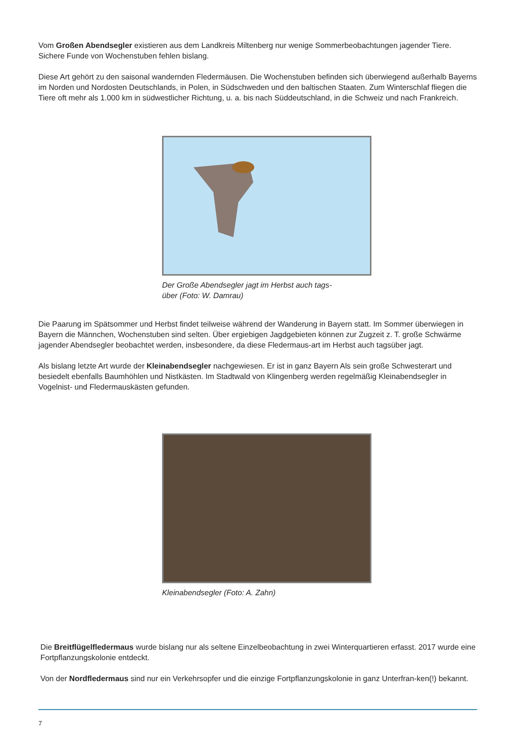Vom Großen Abendsegler existieren aus dem Landkreis Miltenberg nur wenige Sommerbeobachtungen jagender Tiere. Sichere Funde von Wochenstuben fehlen bislang.
Diese Art gehört zu den saisonal wandernden Fledermäusen. Die Wochenstuben befinden sich überwiegend außerhalb Bayerns im Norden und Nordosten Deutschlands, in Polen, in Südschweden und den baltischen Staaten. Zum Winterschlaf fliegen die Tiere oft mehr als 1.000 km in südwestlicher Richtung, u. a. bis nach Süddeutschland, in die Schweiz und nach Frankreich.
Der Große Abendsegler jagt im Herbst auch tags-
über (Foto: W. Damrau)
Die Paarung im Spätsommer und Herbst findet teilweise während der Wanderung in Bayern statt. Im Sommer überwiegen in Bayern die Männchen, Wochenstuben sind selten. Über ergiebigen Jagdgebieten können zur Zugzeit z. T. große Schwärme jagender Abendsegler beobachtet werden, insbesondere, da diese Fledermaus-art im Herbst auch tagsüber jagt.
Als bislang letzte Art wurde der Kleinabendsegler nachgewiesen. Er ist in ganz Bayern Als sein große Schwesterart und besiedelt ebenfalls Baumhöhlen und Nistkästen. Im Stadtwald von Klingenberg werden regelmäßig Kleinabendsegler in Vogelnist- und Fledermauskästen gefunden.
Kleinabendsegler (Foto: A. Zahn)
Die Breitflügelfledermaus wurde bislang nur als seltene Einzelbeobachtung in zwei Winterquartieren erfasst. 2017 wurde eine Fortpflanzungskolonie entdeckt.
Von der Nordfledermaus sind nur ein Verkehrsopfer und die einzige Fortpflanzungskolonie in ganz Unterfran-ken(!) bekannt.
7